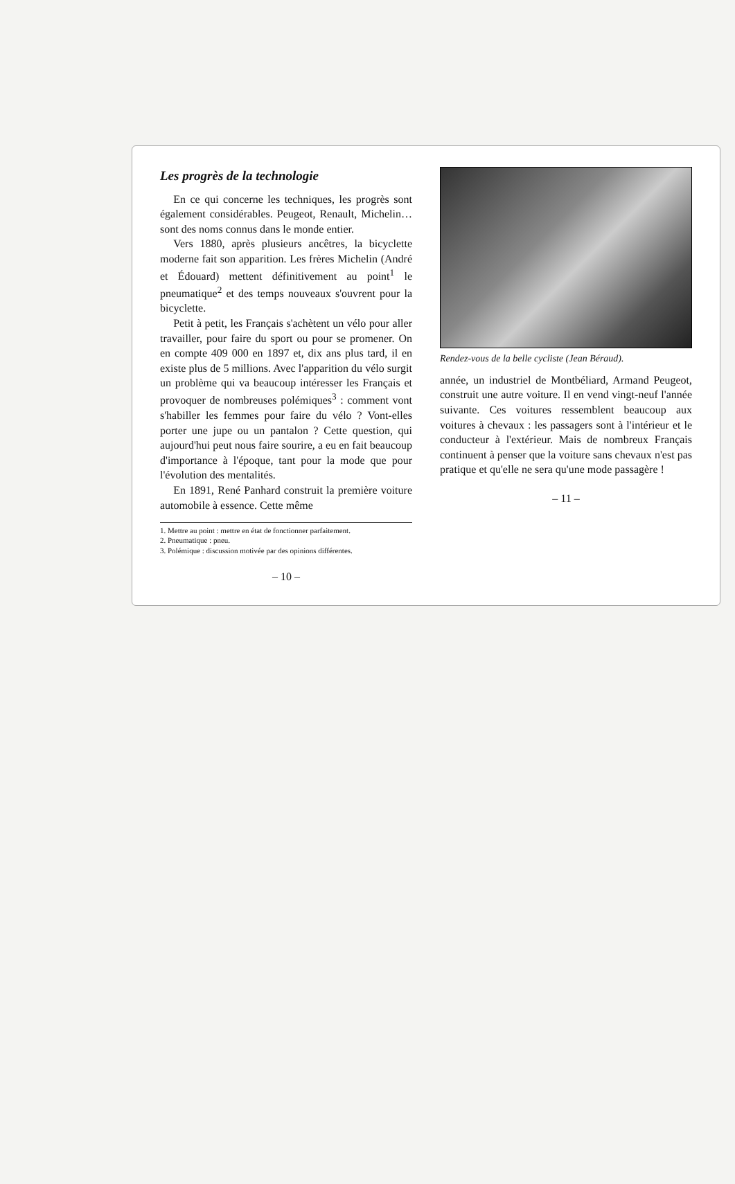Les progrès de la technologie
En ce qui concerne les techniques, les progrès sont également considérables. Peugeot, Renault, Michelin… sont des noms connus dans le monde entier.
Vers 1880, après plusieurs ancêtres, la bicyclette moderne fait son apparition. Les frères Michelin (André et Édouard) mettent définitivement au point<sup>1</sup> le pneumatique<sup>2</sup> et des temps nouveaux s'ouvrent pour la bicyclette.
Petit à petit, les Français s'achètent un vélo pour aller travailler, pour faire du sport ou pour se promener. On en compte 409 000 en 1897 et, dix ans plus tard, il en existe plus de 5 millions. Avec l'apparition du vélo surgit un problème qui va beaucoup intéresser les Français et provoquer de nombreuses polémiques<sup>3</sup> : comment vont s'habiller les femmes pour faire du vélo ? Vont-elles porter une jupe ou un pantalon ? Cette question, qui aujourd'hui peut nous faire sourire, a eu en fait beaucoup d'importance à l'époque, tant pour la mode que pour l'évolution des mentalités.
En 1891, René Panhard construit la première voiture automobile à essence. Cette même
1. Mettre au point : mettre en état de fonctionner parfaitement.
2. Pneumatique : pneu.
3. Polémique : discussion motivée par des opinions différentes.
– 10 –
Rendez-vous de la belle cycliste (Jean Béraud).
année, un industriel de Montbéliard, Armand Peugeot, construit une autre voiture. Il en vend vingt-neuf l'année suivante. Ces voitures ressemblent beaucoup aux voitures à chevaux : les passagers sont à l'intérieur et le conducteur à l'extérieur. Mais de nombreux Français continuent à penser que la voiture sans chevaux n'est pas pratique et qu'elle ne sera qu'une mode passagère !
– 11 –